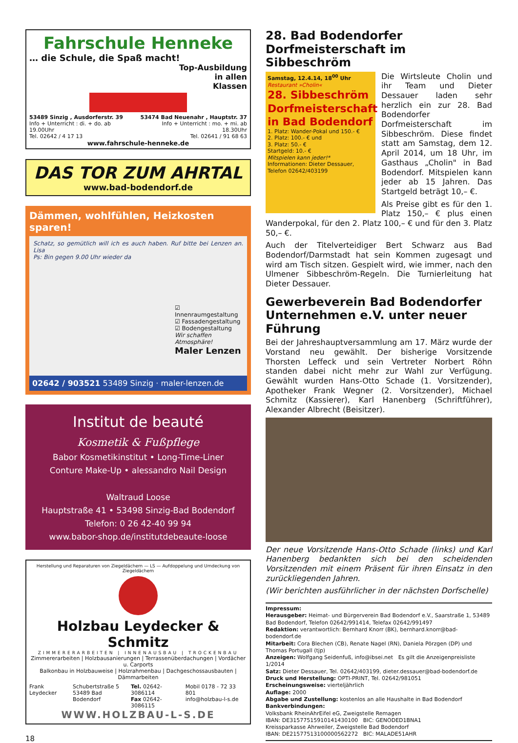Fahrschule Henneke
… die Schule, die Spaß macht!
Top-Ausbildung
in allen
Klassen
53489 Sinzig , Ausdorferstr. 39
Info + Unterricht : di. + do. ab 19.00Uhr
Tel. 02642 / 4 17 13
53474 Bad Neuenahr , Hauptstr. 37
Info + Unterricht : mo. + mi. ab 18.30Uhr
Tel. 02641 / 91 68 63
www.fahrschule-henneke.de
DAS TOR ZUM AHRTAL
www.bad-bodendorf.de
Dämmen, wohlfühlen, Heizkosten sparen!
Schatz, so gemütlich will ich es auch haben. Ruf bitte bei Lenzen an. Lisa
Ps: Bin gegen 9.00 Uhr wieder da
☑ Innenraumgestaltung
☑ Fassadengestaltung
☑ Bodengestaltung
Wir schaffen Atmosphäre!
Maler Lenzen
02642 / 903521 53489 Sinzig · maler-lenzen.de
Institut de beauté
Kosmetik & Fußpflege
Babor Kosmetikinstitut • Long-Time-Liner
Conture Make-Up • alessandro Nail Design
Waltraud Loose
Hauptstraße 41 • 53498 Sinzig-Bad Bodendorf
Telefon: 0 26 42-40 99 94
www.babor-shop.de/institutdebeaute-loose
Herstellung und Reparaturen von Ziegeldächern — LS — Aufdoppelung und Umdeckung von Ziegeldächern
Holzbau Leydecker & Schmitz
ZIMMERERARBEITEN | INNENAUSBAU | TROCKENBAU
Zimmererarbeiten | Holzbausanierungen | Terrassenüberdachungen | Vordächer u. Carports
Balkonbau in Holzbauweise | Holzrahmenbau | Dachgeschossausbauten | Dämmarbeiten
Frank Leydecker Schubertstraße 5
53489 Bad Bodendorf Tel. 02642-3086114
Fax 02642-3086115 Mobil 0178 - 72 33 801
info@holzbau-l-s.de
WWW.HOLZBAU-L-S.DE
18
28. Bad Bodendorfer Dorfmeisterschaft im Sibbeschröm
Samstag, 12.4.14, 18<sup>00</sup> Uhr
Restaurant »Cholin«
28. Sibbeschröm Dorfmeisterschaft in Bad Bodendorf
1. Platz: Wander-Pokal und 150.- €
2. Platz: 100.- € und
3. Platz: 50.- €
Startgeld: 10.- €
Mitspielen kann jeder!*
Informationen: Dieter Dessauer, Telefon 02642/403199
Die Wirtsleute Cholin und ihr Team und Dieter Dessauer laden sehr herzlich ein zur 28. Bad Bodendorfer Dorfmeisterschaft im Sibbeschröm. Diese findet statt am Samstag, dem 12. April 2014, um 18 Uhr, im Gasthaus „Cholin" in Bad Bodendorf. Mitspielen kann jeder ab 15 Jahren. Das Startgeld beträgt 10,– €.
Als Preise gibt es für den 1. Platz 150,– € plus einen Wanderpokal, für den 2. Platz 100,– € und für den 3. Platz 50,– €.
Auch der Titelverteidiger Bert Schwarz aus Bad Bodendorf/Darmstadt hat sein Kommen zugesagt und wird am Tisch sitzen. Gespielt wird, wie immer, nach den Ulmener Sibbeschröm-Regeln. Die Turnierleitung hat Dieter Dessauer.
Gewerbeverein Bad Bodendorfer Unternehmen e.V. unter neuer Führung
Bei der Jahreshauptversammlung am 17. März wurde der Vorstand neu gewählt. Der bisherige Vorsitzende Thorsten Leffeck und sein Vertreter Norbert Röhn standen dabei nicht mehr zur Wahl zur Verfügung. Gewählt wurden Hans-Otto Schade (1. Vorsitzender), Apotheker Frank Wegner (2. Vorsitzender), Michael Schmitz (Kassierer), Karl Hanenberg (Schriftführer), Alexander Albrecht (Beisitzer).
Der neue Vorsitzende Hans-Otto Schade (links) und Karl Hanenberg bedankten sich bei den scheidenden Vorsitzenden mit einem Präsent für ihren Einsatz in den zurückliegenden Jahren.
(Wir berichten ausführlicher in der nächsten Dorfschelle)
Impressum:
Herausgeber: Heimat- und Bürgerverein Bad Bodendorf e.V., Saarstraße 1, 53489 Bad Bodendorf, Telefon 02642/991414, Telefax 02642/991497
Redaktion: verantwortlich: Bernhard Knorr (BK), bernhard.knorr@bad-bodendorf.de
Mitarbeit: Cora Blechen (CB), Renate Nagel (RN), Daniela Pörzgen (DP) und Thomas Portugall (tjp)
Anzeigen: Wolfgang Seidenfuß, info@ibsei.net Es gilt die Anzeigenpreisliste 1/2014
Satz: Dieter Dessauer, Tel. 02642/403199, dieter.dessauer@bad-bodendorf.de
Druck und Herstellung: OPTI-PRINT, Tel. 02642/981051
Erscheinungsweise: vierteljährlich
Auflage: 2000
Abgabe und Zustellung: kostenlos an alle Haushalte in Bad Bodendorf
Bankverbindungen:
Volksbank RheinAhrEifel eG, Zweigstelle Remagen
IBAN: DE31577515910141430100 BIC: GENODED1BNA1
Kreissparkasse Ahrweiler, Zweigstelle Bad Bodendorf
IBAN: DE21577513100000562272 BIC: MALADE51AHR